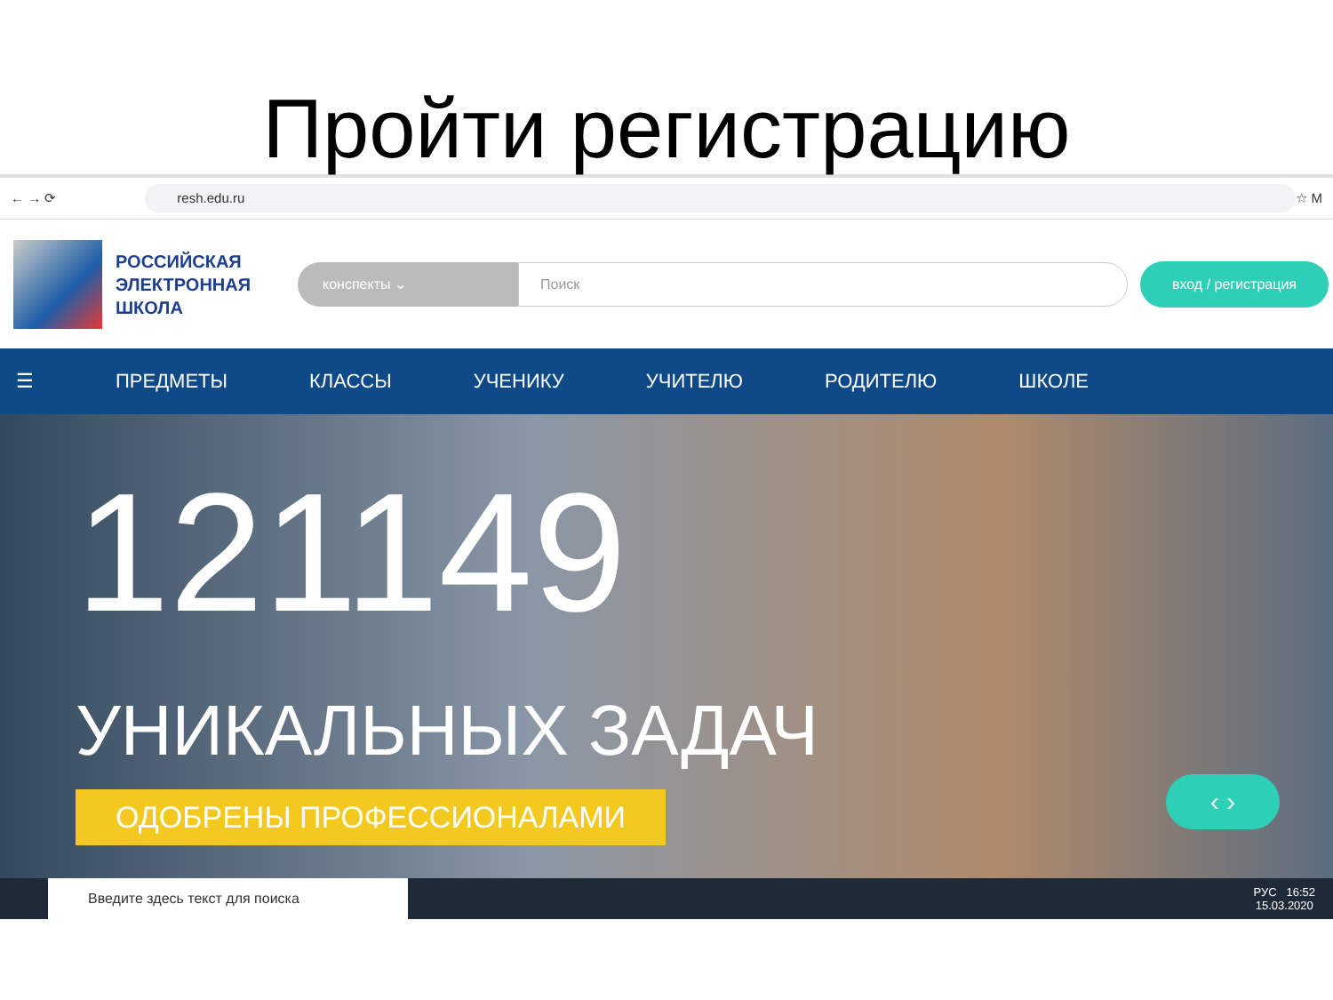Пройти регистрацию
← → ⟳
resh.edu.ru
☆ M
РОССИЙСКАЯ ЭЛЕКТРОННАЯ ШКОЛА
конспекты ⌄
Поиск
вход / регистрация
☰ ПРЕДМЕТЫ КЛАССЫ УЧЕНИКУ УЧИТЕЛЮ РОДИТЕЛЮ ШКОЛЕ
121149
УНИКАЛЬНЫХ ЗАДАЧ
ОДОБРЕНЫ ПРОФЕССИОНАЛАМИ
‹ ›
Введите здесь текст для поиска
РУС 16:52
15.03.2020